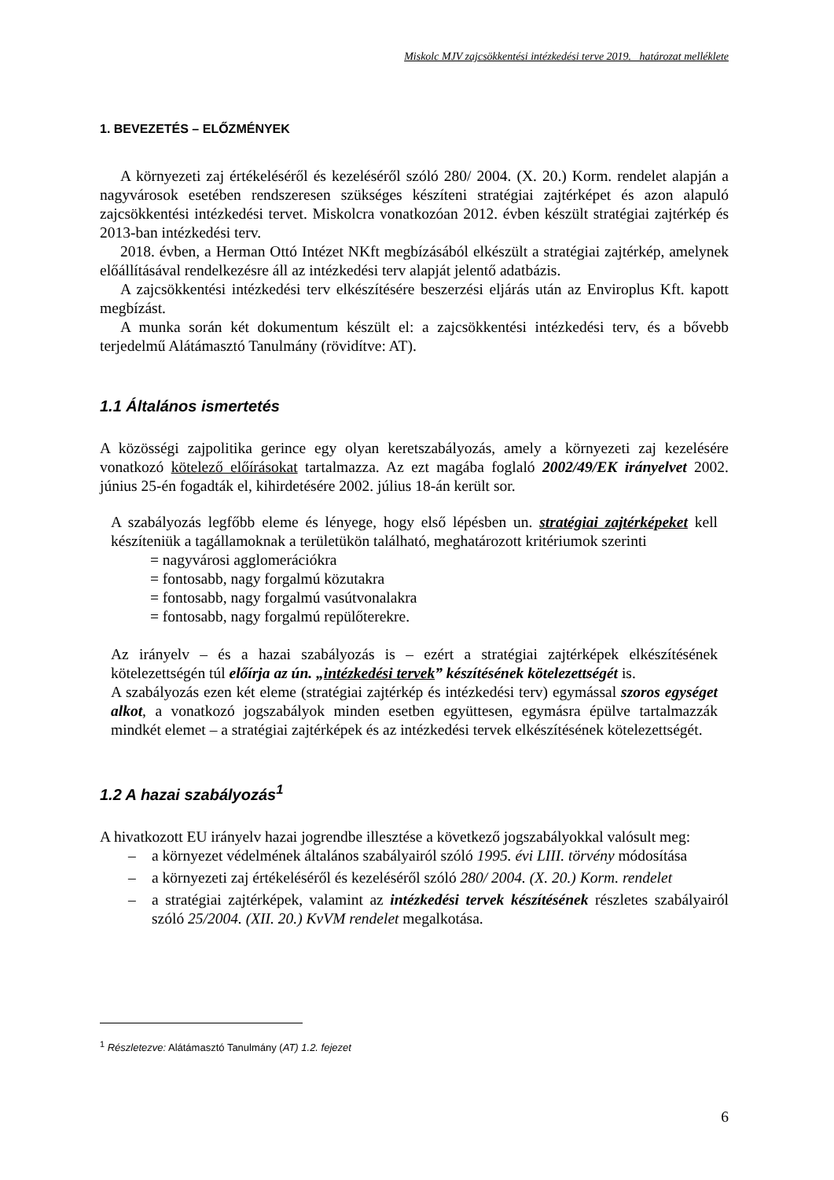Miskolc MJV zajcsökkentési intézkedési terve 2019. határozat melléklete
1. BEVEZETÉS – ELŐZMÉNYEK
A környezeti zaj értékeléséről és kezeléséről szóló 280/ 2004. (X. 20.) Korm. rendelet alapján a nagyvárosok esetében rendszeresen szükséges készíteni stratégiai zajtérképet és azon alapuló zajcsökkentési intézkedési tervet. Miskolcra vonatkozóan 2012. évben készült stratégiai zajtérkép és 2013-ban intézkedési terv.
2018. évben, a Herman Ottó Intézet NKft megbízásából elkészült a stratégiai zajtérkép, amelynek előállításával rendelkezésre áll az intézkedési terv alapját jelentő adatbázis.
A zajcsökkentési intézkedési terv elkészítésére beszerzési eljárás után az Enviroplus Kft. kapott megbízást.
A munka során két dokumentum készült el: a zajcsökkentési intézkedési terv, és a bővebb terjedelmű Alátámasztó Tanulmány (rövidítve: AT).
1.1 Általános ismertetés
A közösségi zajpolitika gerince egy olyan keretszabályozás, amely a környezeti zaj kezelésére vonatkozó kötelező előírásokat tartalmazza. Az ezt magába foglaló 2002/49/EK irányelvet 2002. június 25-én fogadták el, kihirdetésére 2002. július 18-án került sor.
A szabályozás legfőbb eleme és lényege, hogy első lépésben un. stratégiai zajtérképeket kell készíteniük a tagállamoknak a területükön található, meghatározott kritériumok szerinti
= nagyvárosi agglomerációkra
= fontosabb, nagy forgalmú közutakra
= fontosabb, nagy forgalmú vasútvonalakra
= fontosabb, nagy forgalmú repülőterekre.
Az irányelv – és a hazai szabályozás is – ezért a stratégiai zajtérképek elkészítésének kötelezettségén túl előírja az ún. „intézkedési tervek” készítésének kötelezettségét is.
A szabályozás ezen két eleme (stratégiai zajtérkép és intézkedési terv) egymással szoros egységet alkot, a vonatkozó jogszabályok minden esetben együttesen, egymásra épülve tartalmazzák mindkét elemet – a stratégiai zajtérképek és az intézkedési tervek elkészítésének kötelezettségét.
1.2 A hazai szabályozás<sup>1</sup>
A hivatkozott EU irányelv hazai jogrendbe illesztése a következő jogszabályokkal valósult meg:
– a környezet védelmének általános szabályairól szóló 1995. évi LIII. törvény módosítása
– a környezeti zaj értékeléséről és kezeléséről szóló 280/ 2004. (X. 20.) Korm. rendelet
– a stratégiai zajtérképek, valamint az intézkedési tervek készítésének részletes szabályairól szóló 25/2004. (XII. 20.) KvVM rendelet megalkotása.
<sup>1</sup> Részletezve: Alátámasztó Tanulmány (AT) 1.2. fejezet
6